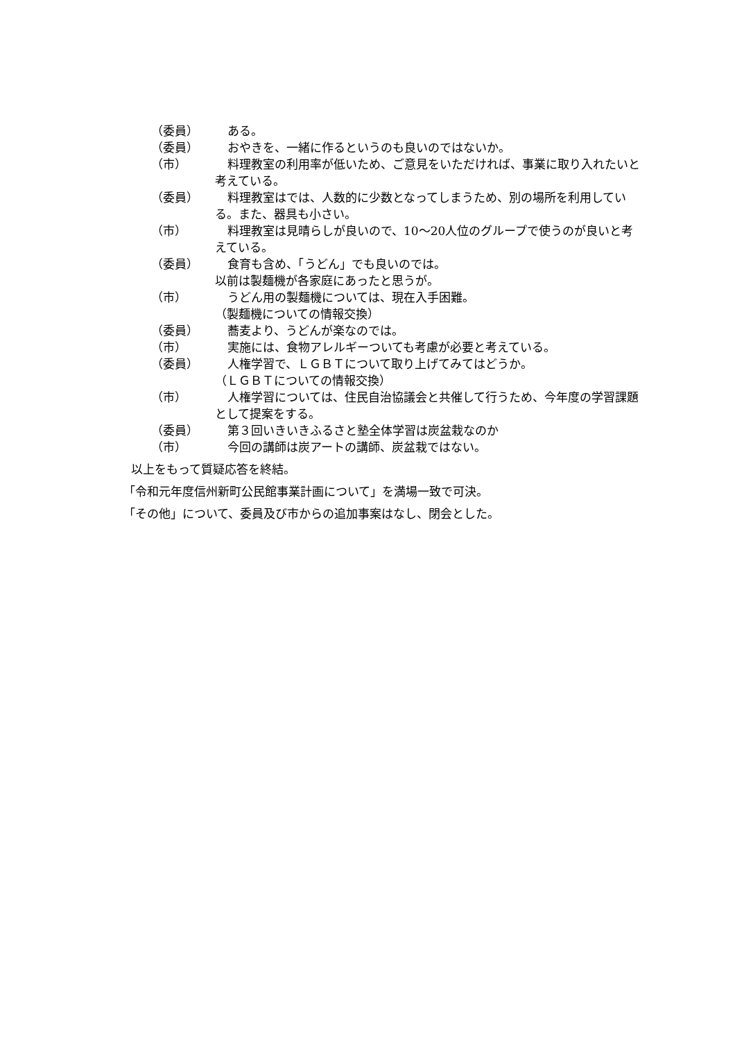（委員） ある。
（委員） おやきを、一緒に作るというのも良いのではないか。
（市） 料理教室の利用率が低いため、ご意見をいただければ、事業に取り入れたいと考えている。
（委員） 料理教室はでは、人数的に少数となってしまうため、別の場所を利用している。また、器具も小さい。
（市） 料理教室は見晴らしが良いので、10〜20人位のグループで使うのが良いと考えている。
（委員） 食育も含め、「うどん」でも良いのでは。
以前は製麺機が各家庭にあったと思うが。
（市） うどん用の製麺機については、現在入手困難。
（製麺機についての情報交換）
（委員） 蕎麦より、うどんが楽なのでは。
（市） 実施には、食物アレルギーついても考慮が必要と考えている。
（委員） 人権学習で、ＬＧＢＴについて取り上げてみてはどうか。
（ＬＧＢＴについての情報交換）
（市） 人権学習については、住民自治協議会と共催して行うため、今年度の学習課題として提案をする。
（委員） 第３回いきいきふるさと塾全体学習は炭盆栽なのか
（市） 今回の講師は炭アートの講師、炭盆栽ではない。
以上をもって質疑応答を終結。
「令和元年度信州新町公民館事業計画について」を満場一致で可決。
「その他」について、委員及び市からの追加事案はなし、閉会とした。